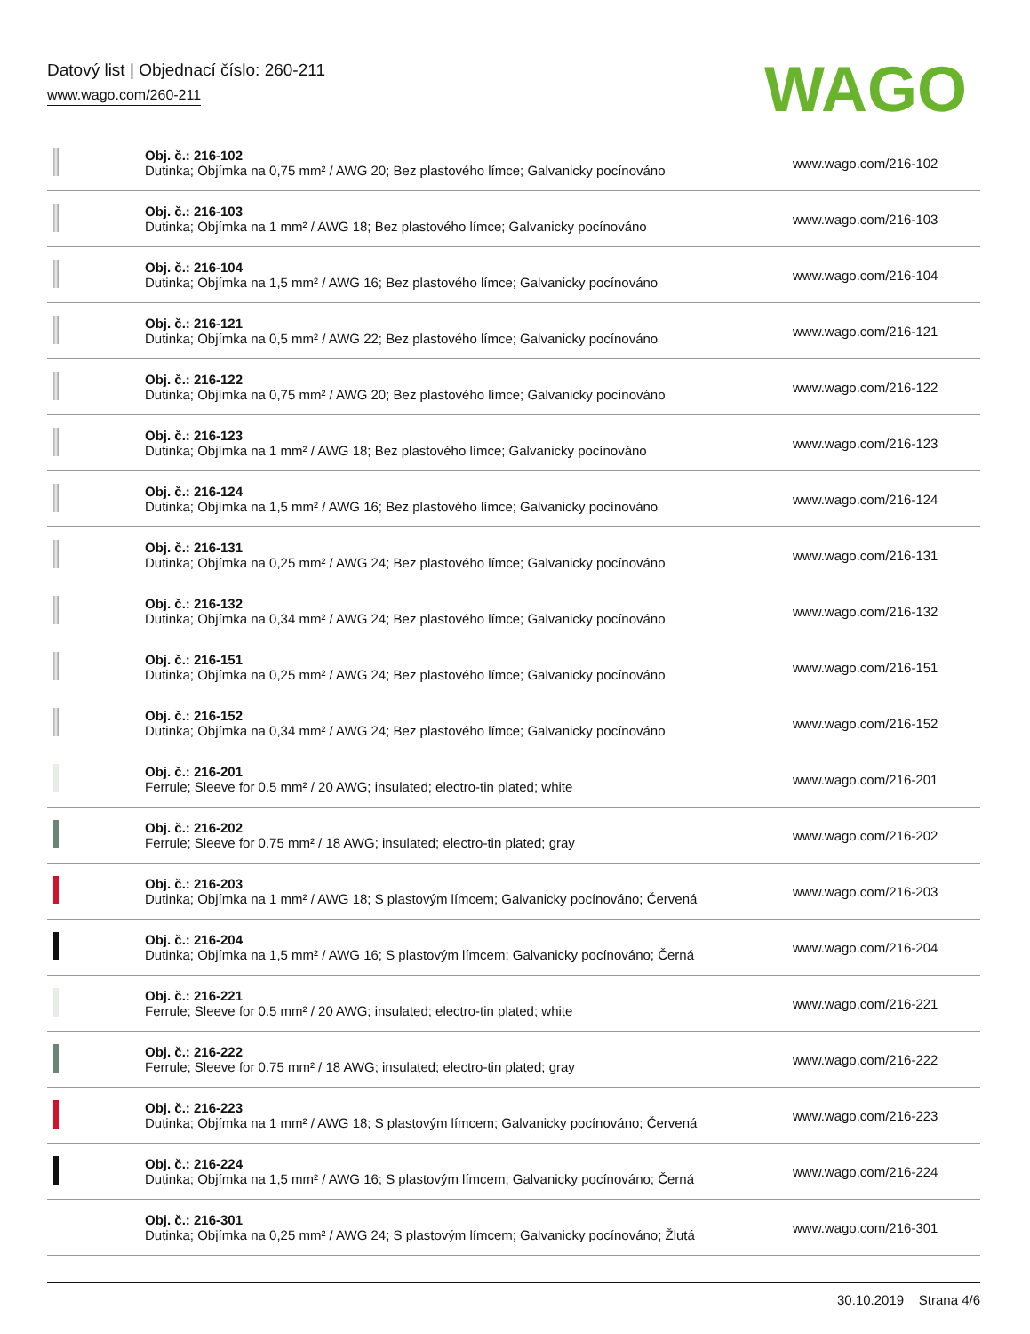Datový list | Objednací číslo: 260-211
www.wago.com/260-211
WAGO
| | Obj. č.: 216-102 Dutinka; Objímka na 0,75 mm² / AWG 20; Bez plastového límce; Galvanicky pocínováno | www.wago.com/216-102 |
| | Obj. č.: 216-103 Dutinka; Objímka na 1 mm² / AWG 18; Bez plastového límce; Galvanicky pocínováno | www.wago.com/216-103 |
| | Obj. č.: 216-104 Dutinka; Objímka na 1,5 mm² / AWG 16; Bez plastového límce; Galvanicky pocínováno | www.wago.com/216-104 |
| | Obj. č.: 216-121 Dutinka; Objímka na 0,5 mm² / AWG 22; Bez plastového límce; Galvanicky pocínováno | www.wago.com/216-121 |
| | Obj. č.: 216-122 Dutinka; Objímka na 0,75 mm² / AWG 20; Bez plastového límce; Galvanicky pocínováno | www.wago.com/216-122 |
| | Obj. č.: 216-123 Dutinka; Objímka na 1 mm² / AWG 18; Bez plastového límce; Galvanicky pocínováno | www.wago.com/216-123 |
| | Obj. č.: 216-124 Dutinka; Objímka na 1,5 mm² / AWG 16; Bez plastového límce; Galvanicky pocínováno | www.wago.com/216-124 |
| | Obj. č.: 216-131 Dutinka; Objímka na 0,25 mm² / AWG 24; Bez plastového límce; Galvanicky pocínováno | www.wago.com/216-131 |
| | Obj. č.: 216-132 Dutinka; Objímka na 0,34 mm² / AWG 24; Bez plastového límce; Galvanicky pocínováno | www.wago.com/216-132 |
| | Obj. č.: 216-151 Dutinka; Objímka na 0,25 mm² / AWG 24; Bez plastového límce; Galvanicky pocínováno | www.wago.com/216-151 |
| | Obj. č.: 216-152 Dutinka; Objímka na 0,34 mm² / AWG 24; Bez plastového límce; Galvanicky pocínováno | www.wago.com/216-152 |
| | Obj. č.: 216-201 Ferrule; Sleeve for 0.5 mm² / 20 AWG; insulated; electro-tin plated; white | www.wago.com/216-201 |
| | Obj. č.: 216-202 Ferrule; Sleeve for 0.75 mm² / 18 AWG; insulated; electro-tin plated; gray | www.wago.com/216-202 |
| | Obj. č.: 216-203 Dutinka; Objímka na 1 mm² / AWG 18; S plastovým límcem; Galvanicky pocínováno; Červená | www.wago.com/216-203 |
| | Obj. č.: 216-204 Dutinka; Objímka na 1,5 mm² / AWG 16; S plastovým límcem; Galvanicky pocínováno; Černá | www.wago.com/216-204 |
| | Obj. č.: 216-221 Ferrule; Sleeve for 0.5 mm² / 20 AWG; insulated; electro-tin plated; white | www.wago.com/216-221 |
| | Obj. č.: 216-222 Ferrule; Sleeve for 0.75 mm² / 18 AWG; insulated; electro-tin plated; gray | www.wago.com/216-222 |
| | Obj. č.: 216-223 Dutinka; Objímka na 1 mm² / AWG 18; S plastovým límcem; Galvanicky pocínováno; Červená | www.wago.com/216-223 |
| | Obj. č.: 216-224 Dutinka; Objímka na 1,5 mm² / AWG 16; S plastovým límcem; Galvanicky pocínováno; Černá | www.wago.com/216-224 |
| | Obj. č.: 216-301 Dutinka; Objímka na 0,25 mm² / AWG 24; S plastovým límcem; Galvanicky pocínováno; Žlutá | www.wago.com/216-301 |
30.10.2019 Strana 4/6